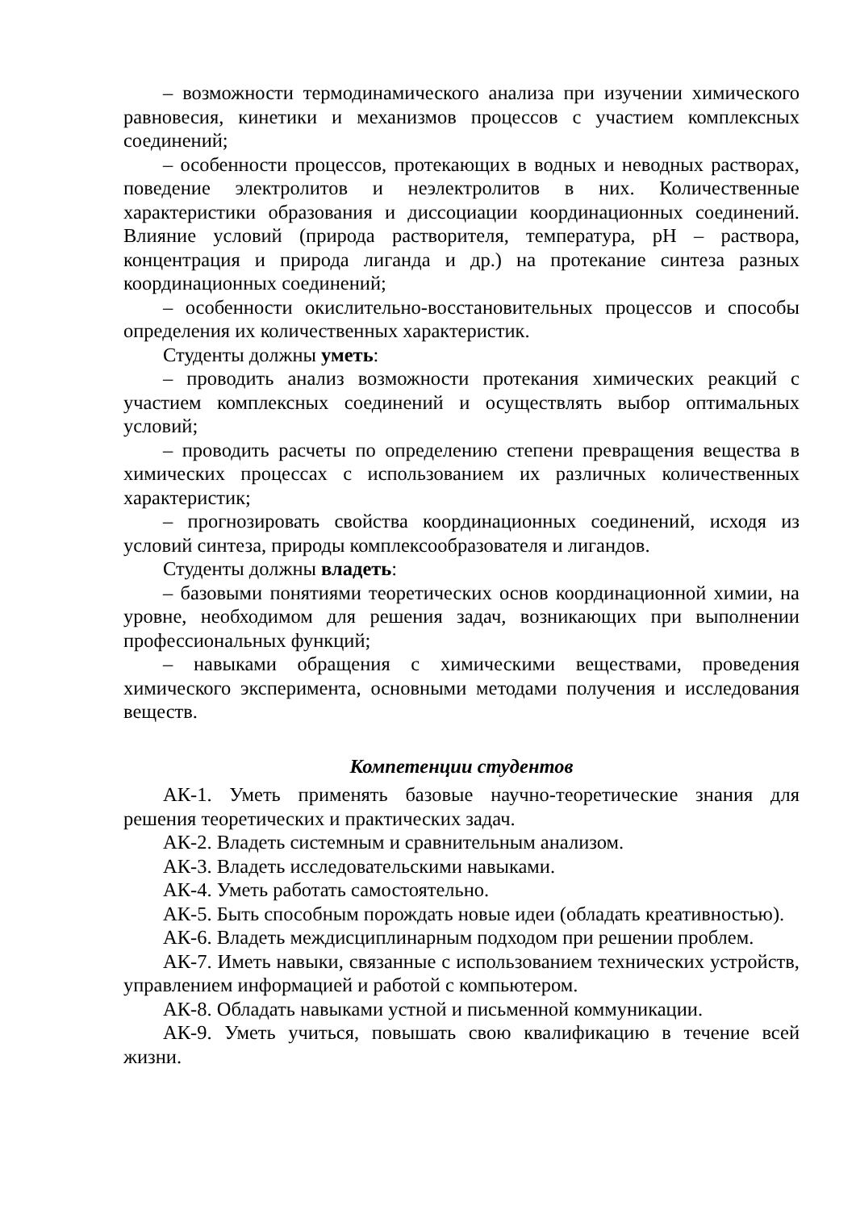– возможности термодинамического анализа при изучении химического равновесия, кинетики и механизмов процессов с участием комплексных соединений;
– особенности процессов, протекающих в водных и неводных растворах, поведение электролитов и неэлектролитов в них. Количественные характеристики образования и диссоциации координационных соединений. Влияние условий (природа растворителя, температура, pH – раствора, концентрация и природа лиганда и др.) на протекание синтеза разных координационных соединений;
– особенности окислительно-восстановительных процессов и способы определения их количественных характеристик.
Студенты должны уметь:
– проводить анализ возможности протекания химических реакций с участием комплексных соединений и осуществлять выбор оптимальных условий;
– проводить расчеты по определению степени превращения вещества в химических процессах с использованием их различных количественных характеристик;
– прогнозировать свойства координационных соединений, исходя из условий синтеза, природы комплексообразователя и лигандов.
Студенты должны владеть:
– базовыми понятиями теоретических основ координационной химии, на уровне, необходимом для решения задач, возникающих при выполнении профессиональных функций;
– навыками обращения с химическими веществами, проведения химического эксперимента, основными методами получения и исследования веществ.
Компетенции студентов
АК-1. Уметь применять базовые научно-теоретические знания для решения теоретических и практических задач.
АК-2. Владеть системным и сравнительным анализом.
АК-3. Владеть исследовательскими навыками.
АК-4. Уметь работать самостоятельно.
АК-5. Быть способным порождать новые идеи (обладать креативностью).
АК-6. Владеть междисциплинарным подходом при решении проблем.
АК-7. Иметь навыки, связанные с использованием технических устройств, управлением информацией и работой с компьютером.
АК-8. Обладать навыками устной и письменной коммуникации.
АК-9. Уметь учиться, повышать свою квалификацию в течение всей жизни.